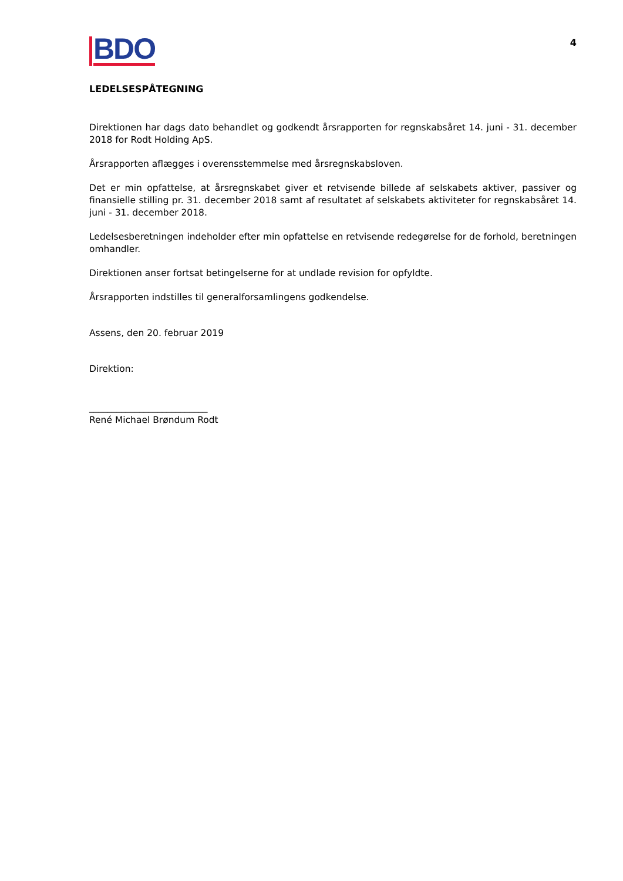BDO
4
LEDELSESPÅTEGNING
Direktionen har dags dato behandlet og godkendt årsrapporten for regnskabsåret 14. juni - 31. december 2018 for Rodt Holding ApS.
Årsrapporten aflægges i overensstemmelse med årsregnskabsloven.
Det er min opfattelse, at årsregnskabet giver et retvisende billede af selskabets aktiver, passiver og finansielle stilling pr. 31. december 2018 samt af resultatet af selskabets aktiviteter for regnskabsåret 14. juni - 31. december 2018.
Ledelsesberetningen indeholder efter min opfattelse en retvisende redegørelse for de forhold, beretningen omhandler.
Direktionen anser fortsat betingelserne for at undlade revision for opfyldte.
Årsrapporten indstilles til generalforsamlingens godkendelse.
Assens, den 20. februar 2019
Direktion:
__________________________
René Michael Brøndum Rodt